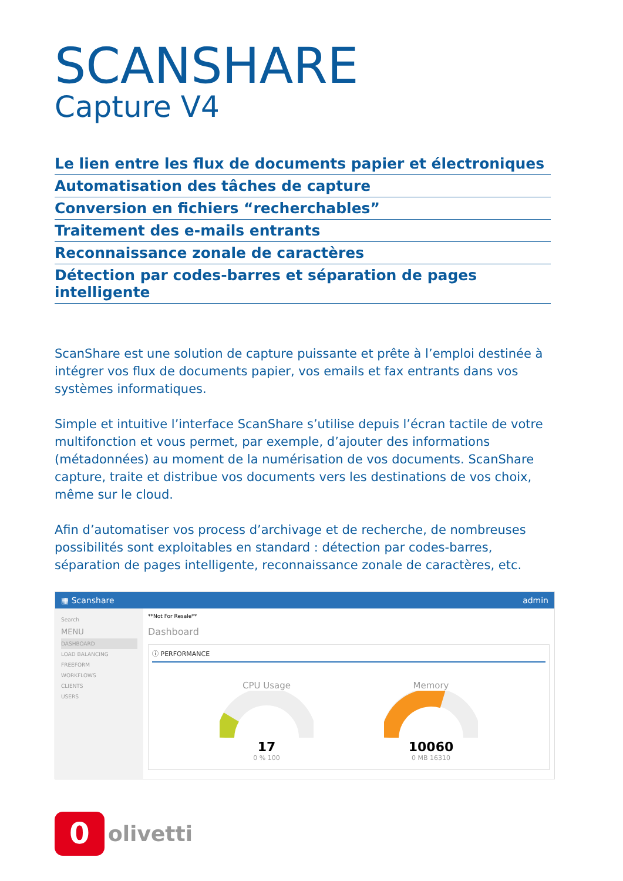SCANSHARE
Capture V4
Le lien entre les flux de documents papier et électroniques
Automatisation des tâches de capture
Conversion en fichiers “recherchables”
Traitement des e-mails entrants
Reconnaissance zonale de caractères
Détection par codes-barres et séparation de pages intelligente
ScanShare est une solution de capture puissante et prête à l’emploi destinée à intégrer vos flux de documents papier, vos emails et fax entrants dans vos systèmes informatiques.
Simple et intuitive l’interface ScanShare s’utilise depuis l’écran tactile de votre multifonction et vous permet, par exemple, d’ajouter des informations (métadonnées) au moment de la numérisation de vos documents. ScanShare capture, traite et distribue vos documents vers les destinations de vos choix, même sur le cloud.
Afin d’automatiser vos process d’archivage et de recherche, de nombreuses possibilités sont exploitables en standard : détection par codes-barres, séparation de pages intelligente, reconnaissance zonale de caractères, etc.
▦ Scanshare admin
Search
MENU
DASHBOARD
LOAD BALANCING
FREEFORM
WORKFLOWS
CLIENTS
USERS
**Not For Resale**
Dashboard
ⓘ PERFORMANCE
CPU Usage
17
0 % 100
Memory
10060
0 MB 16310
0
olivetti